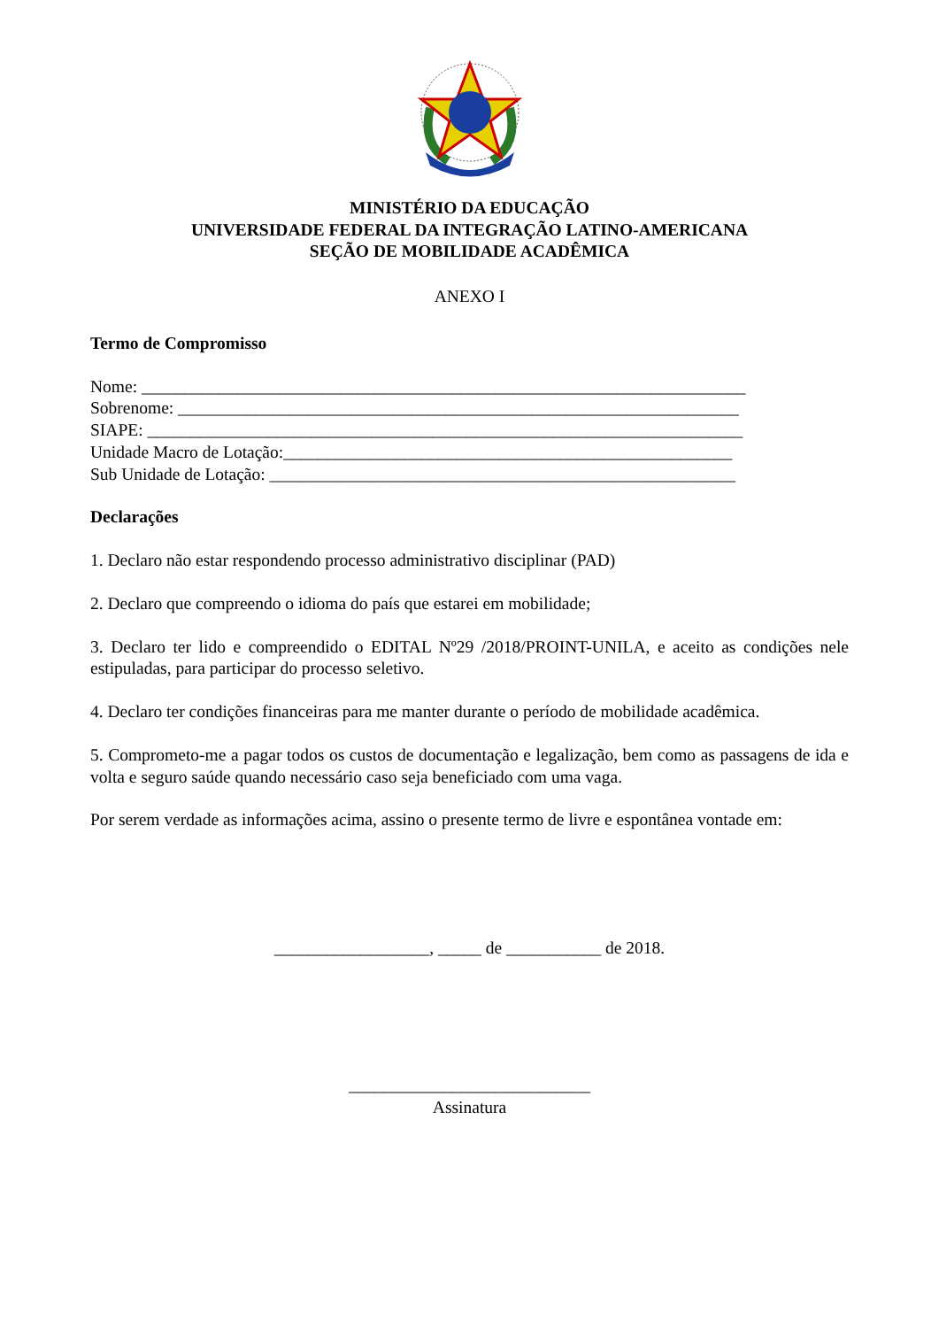MINISTÉRIO DA EDUCAÇÃO
UNIVERSIDADE FEDERAL DA INTEGRAÇÃO LATINO-AMERICANA
SEÇÃO DE MOBILIDADE ACADÊMICA
ANEXO I
Termo de Compromisso
Nome: ______________________________________________________________________
Sobrenome: _________________________________________________________________
SIAPE: _____________________________________________________________________
Unidade Macro de Lotação:____________________________________________________
Sub Unidade de Lotação: ______________________________________________________
Declarações
1. Declaro não estar respondendo processo administrativo disciplinar (PAD)
2. Declaro que compreendo o idioma do país que estarei em mobilidade;
3. Declaro ter lido e compreendido o EDITAL Nº29 /2018/PROINT-UNILA, e aceito as condições nele estipuladas, para participar do processo seletivo.
4. Declaro ter condições financeiras para me manter durante o período de mobilidade acadêmica.
5. Comprometo-me a pagar todos os custos de documentação e legalização, bem como as passagens de ida e volta e seguro saúde quando necessário caso seja beneficiado com uma vaga.
Por serem verdade as informações acima, assino o presente termo de livre e espontânea vontade em:
__________________, _____ de ___________ de 2018.
____________________________
Assinatura